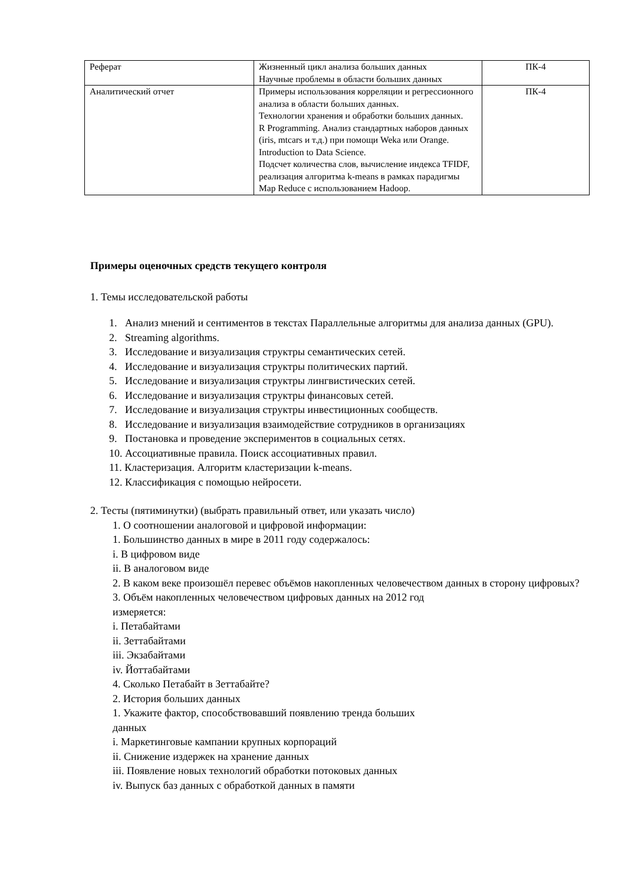| Реферат | Жизненный цикл анализа больших данных Научные проблемы в области больших данных | ПК-4 |
| Аналитический отчет | Примеры использования корреляции и регрессионного анализа в области больших данных. Технологии хранения и обработки больших данных. R Programming. Анализ стандартных наборов данных (iris, mtcars и т.д.) при помощи Weka или Orange. Introduction to Data Science. Подсчет количества слов, вычисление индекса TFIDF, реализация алгоритма k-means в рамках парадигмы Map Reduce с использованием Hadoop. | ПК-4 |
Примеры оценочных средств текущего контроля
1. Темы исследовательской работы
1. Анализ мнений и сентиментов в текстах Параллельные алгоритмы для анализа данных (GPU).
2. Streaming algorithms.
3. Исследование и визуализация структры семантических сетей.
4. Исследование и визуализация структры политических партий.
5. Исследование и визуализация структры лингвистических сетей.
6. Исследование и визуализация структры финансовых сетей.
7. Исследование и визуализация структры инвестиционных сообществ.
8. Исследование и визуализация взаимодействие сотрудников в организациях
9. Постановка и проведение экспериментов в социальных сетях.
10. Ассоциативные правила. Поиск ассоциативных правил.
11. Кластеризация. Алгоритм кластеризации k-means.
12. Классификация с помощью нейросети.
2. Тесты (пятиминутки) (выбрать правильный ответ, или указать число)
1. О соотношении аналоговой и цифровой информации:
1. Большинство данных в мире в 2011 году содержалось:
i. В цифровом виде
ii. В аналоговом виде
2. В каком веке произошёл перевес объёмов накопленных человечеством данных в сторону цифровых?
3. Объём накопленных человечеством цифровых данных на 2012 год
измеряется:
i. Петабайтами
ii. Зеттабайтами
iii. Экзабайтами
iv. Йоттабайтами
4. Сколько Петабайт в Зеттабайте?
2. История больших данных
1. Укажите фактор, способствовавший появлению тренда больших
данных
i. Маркетинговые кампании крупных корпораций
ii. Снижение издержек на хранение данных
iii. Появление новых технологий обработки потоковых данных
iv. Выпуск баз данных с обработкой данных в памяти